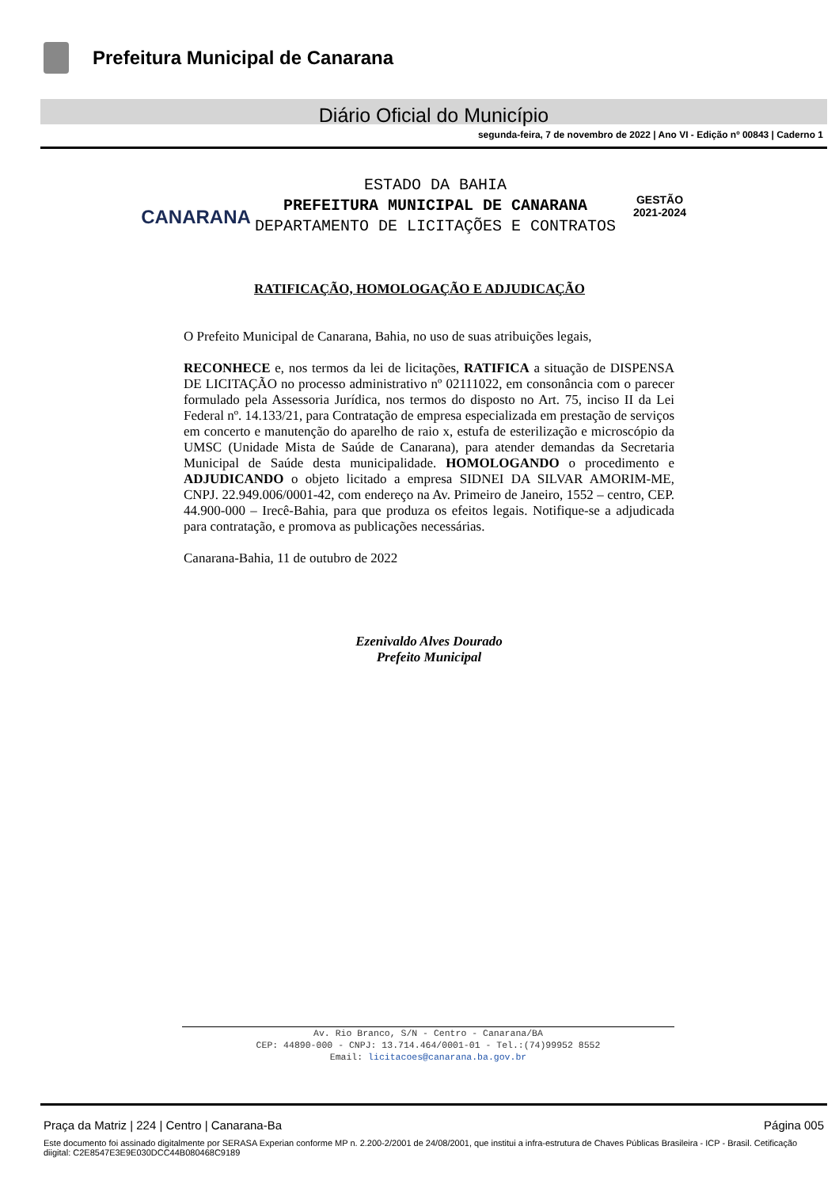Prefeitura Municipal de Canarana
Diário Oficial do Município
segunda-feira, 7 de novembro de 2022 | Ano VI - Edição nº 00843 | Caderno 1
CANARANA
ESTADO DA BAHIA
PREFEITURA MUNICIPAL DE CANARANA
DEPARTAMENTO DE LICITAÇÕES E CONTRATOS
GESTÃO
2021-2024
RATIFICAÇÃO, HOMOLOGAÇÃO E ADJUDICAÇÃO
O Prefeito Municipal de Canarana, Bahia, no uso de suas atribuições legais,
RECONHECE e, nos termos da lei de licitações, RATIFICA a situação de DISPENSA DE LICITAÇÃO no processo administrativo nº 02111022, em consonância com o parecer formulado pela Assessoria Jurídica, nos termos do disposto no Art. 75, inciso II da Lei Federal nº. 14.133/21, para Contratação de empresa especializada em prestação de serviços em concerto e manutenção do aparelho de raio x, estufa de esterilização e microscópio da UMSC (Unidade Mista de Saúde de Canarana), para atender demandas da Secretaria Municipal de Saúde desta municipalidade. HOMOLOGANDO o procedimento e ADJUDICANDO o objeto licitado a empresa SIDNEI DA SILVAR AMORIM-ME, CNPJ. 22.949.006/0001-42, com endereço na Av. Primeiro de Janeiro, 1552 – centro, CEP. 44.900-000 – Irecê-Bahia, para que produza os efeitos legais. Notifique-se a adjudicada para contratação, e promova as publicações necessárias.
Canarana-Bahia, 11 de outubro de 2022
Ezenivaldo Alves Dourado
Prefeito Municipal
Av. Rio Branco, S/N - Centro - Canarana/BA
CEP: 44890-000 - CNPJ: 13.714.464/0001-01 - Tel.:(74)99952 8552
Email: licitacoes@canarana.ba.gov.br
Praça da Matriz | 224 | Centro | Canarana-Ba Página 005
Este documento foi assinado digitalmente por SERASA Experian conforme MP n. 2.200-2/2001 de 24/08/2001, que institui a infra-estrutura de Chaves Públicas Brasileira - ICP - Brasil. Cetificação diigital: C2E8547E3E9E030DCC44B080468C9189